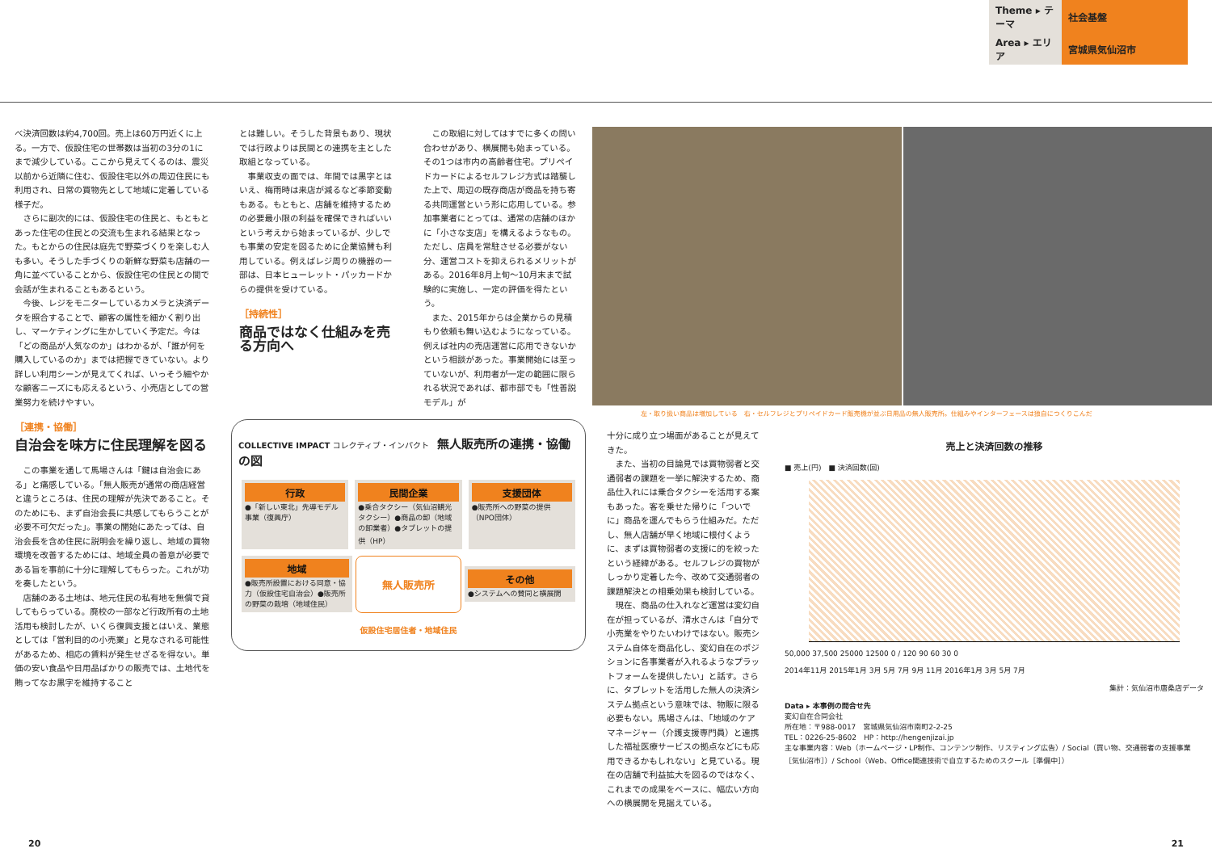Theme ▸ テーマ 社会基盤
Area ▸ エリア 宮城県気仙沼市
べ決済回数は約4,700回。売上は60万円近くに上る。一方で、仮設住宅の世帯数は当初の3分の1にまで減少している。ここから見えてくるのは、震災以前から近隣に住む、仮設住宅以外の周辺住民にも利用され、日常の買物先として地域に定着している様子だ。
　さらに副次的には、仮設住宅の住民と、もともとあった住宅の住民との交流も生まれる結果となった。もとからの住民は庭先で野菜づくりを楽しむ人も多い。そうした手づくりの新鮮な野菜も店舗の一角に並べていることから、仮設住宅の住民との間で会話が生まれることもあるという。
　今後、レジをモニターしているカメラと決済データを照合することで、顧客の属性を細かく割り出し、マーケティングに生かしていく予定だ。今は「どの商品が人気なのか」はわかるが、「誰が何を購入しているのか」までは把握できていない。より詳しい利用シーンが見えてくれば、いっそう細やかな顧客ニーズにも応えるという、小売店としての営業努力を続けやすい。
［連携・協働］
自治会を味方に住民理解を図る
　この事業を通して馬場さんは「鍵は自治会にある」と痛感している。「無人販売が通常の商店経営と違うところは、住民の理解が先決であること。そのためにも、まず自治会長に共感してもらうことが必要不可欠だった」。事業の開始にあたっては、自治会長を含め住民に説明会を繰り返し、地域の買物環境を改善するためには、地域全員の善意が必要である旨を事前に十分に理解してもらった。これが功を奏したという。
　店舗のある土地は、地元住民の私有地を無償で貸してもらっている。廃校の一部など行政所有の土地活用も検討したが、いくら復興支援とはいえ、業態としては「営利目的の小売業」と見なされる可能性があるため、相応の賃料が発生せざるを得ない。単価の安い食品や日用品ばかりの販売では、土地代を賄ってなお黒字を維持すること
とは難しい。そうした背景もあり、現状では行政よりは民間との連携を主とした取組となっている。
　事業収支の面では、年間では黒字とはいえ、梅雨時は来店が減るなど季節変動もある。もともと、店舗を維持するための必要最小限の利益を確保できればいいという考えから始まっているが、少しでも事業の安定を図るために企業協賛も利用している。例えばレジ周りの機器の一部は、日本ヒューレット・パッカードからの提供を受けている。
［持続性］
商品ではなく仕組みを売る方向へ
　この取組に対してはすでに多くの問い合わせがあり、横展開も始まっている。その1つは市内の高齢者住宅。プリペイドカードによるセルフレジ方式は踏襲した上で、周辺の既存商店が商品を持ち寄る共同運営という形に応用している。参加事業者にとっては、通常の店舗のほかに「小さな支店」を構えるようなもの。ただし、店員を常駐させる必要がない分、運営コストを抑えられるメリットがある。2016年8月上旬～10月末まで試験的に実施し、一定の評価を得たという。
　また、2015年からは企業からの見積もり依頼も舞い込むようになっている。例えば社内の売店運営に応用できないかという相談があった。事業開始には至っていないが、利用者が一定の範囲に限られる状況であれば、都市部でも「性善説モデル」が
COLLECTIVE IMPACT コレクティブ・インパクト　無人販売所の連携・協働の図
行政
●「新しい東北」先導モデル事業（復興庁）
民間企業
●乗合タクシー（気仙沼観光タクシー）●商品の卸（地域の卸業者）●タブレットの提供（HP）
支援団体
●販売所への野菜の提供（NPO団体）
地域
●販売所設置における同意・協力（仮設住宅自治会）●販売所の野菜の栽培（地域住民）
無人販売所
その他
●システムへの賛同と横展開
仮設住宅居住者・地域住民
左・取り扱い商品は増加している　右・セルフレジとプリペイドカード販売機が並ぶ日用品の無人販売所。仕組みやインターフェースは独自につくりこんだ
十分に成り立つ場面があることが見えてきた。
　また、当初の目論見では買物弱者と交通弱者の課題を一挙に解決するため、商品仕入れには乗合タクシーを活用する案もあった。客を乗せた帰りに「ついでに」商品を運んでもらう仕組みだ。ただし、無人店舗が早く地域に根付くように、まずは買物弱者の支援に的を絞ったという経緯がある。セルフレジの買物がしっかり定着した今、改めて交通弱者の課題解決との相乗効果も検討している。
　現在、商品の仕入れなど運営は変幻自在が担っているが、清水さんは「自分で小売業をやりたいわけではない。販売システム自体を商品化し、変幻自在のポジションに各事業者が入れるようなプラットフォームを提供したい」と話す。さらに、タブレットを活用した無人の決済システム拠点という意味では、物販に限る必要もない。馬場さんは、「地域のケアマネージャー（介護支援専門員）と連携した福祉医療サービスの拠点などにも応用できるかもしれない」と見ている。現在の店舗で利益拡大を図るのではなく、これまでの成果をベースに、幅広い方向への横展開を見据えている。
売上と決済回数の推移
■ 売上(円)　■ 決済回数(回)
50,000 37,500 25000 12500 0 / 120 90 60 30 0
2014年11月 2015年1月 3月 5月 7月 9月 11月 2016年1月 3月 5月 7月
集計：気仙沼市唐桑店データ
Data ▸ 本事例の問合せ先
変幻自在合同会社
所在地：〒988-0017　宮城県気仙沼市南町2-2-25
TEL：0226-25-8602　HP：http://hengenjizai.jp
主な事業内容：Web（ホームページ・LP制作、コンテンツ制作、リスティング広告）/ Social（買い物、交通弱者の支援事業［気仙沼市］）/ School（Web、Office関連技術で自立するためのスクール［準備中］）
20 21